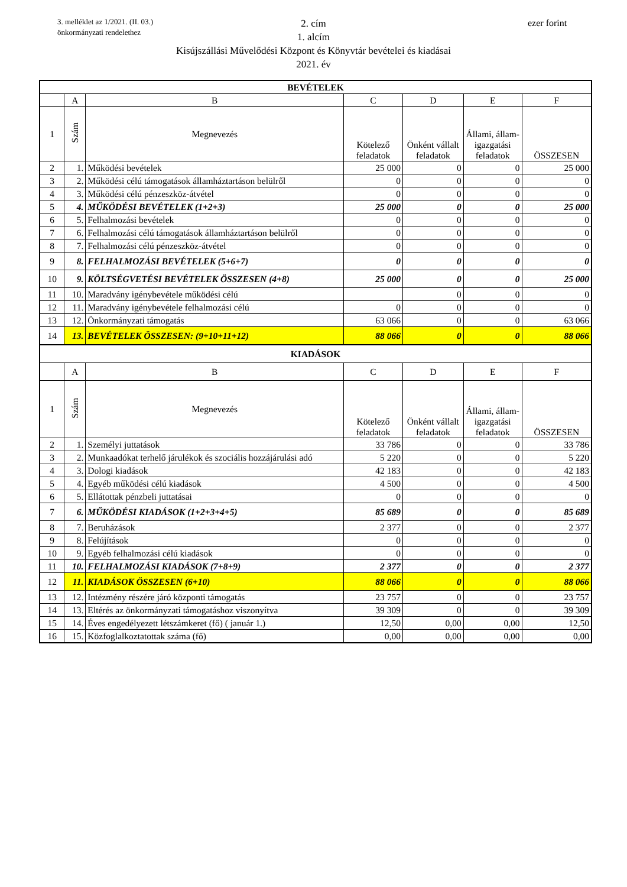3. melléklet az 1/2021. (II. 03.)
önkormányzati rendelethez
ezer forint
2. cím
1. alcím
Kisújszállási Művelődési Központ és Könyvtár bevételei és kiadásai
2021. év
| BEVÉTELEK | | | | | | |
| | A | B | C | D | E | F |
| 1 | Szám | Megnevezés | Kötelező feladatok | Önként vállalt feladatok | Állami, állam-igazgatási feladatok | ÖSSZESEN |
| 2 | 1. | Működési bevételek | 25 000 | 0 | 0 | 25 000 |
| 3 | 2. | Működési célú támogatások államháztartáson belülről | 0 | 0 | 0 | 0 |
| 4 | 3. | Működési célú pénzeszköz-átvétel | 0 | 0 | 0 | 0 |
| 5 | 4. | MŰKÖDÉSI BEVÉTELEK (1+2+3) | 25 000 | 0 | 0 | 25 000 |
| 6 | 5. | Felhalmozási bevételek | 0 | 0 | 0 | 0 |
| 7 | 6. | Felhalmozási célú támogatások államháztartáson belülről | 0 | 0 | 0 | 0 |
| 8 | 7. | Felhalmozási célú pénzeszköz-átvétel | 0 | 0 | 0 | 0 |
| 9 | 8. | FELHALMOZÁSI BEVÉTELEK (5+6+7) | 0 | 0 | 0 | 0 |
| 10 | 9. | KÖLTSÉGVETÉSI BEVÉTELEK ÖSSZESEN (4+8) | 25 000 | 0 | 0 | 25 000 |
| 11 | 10. | Maradvány igénybevétele működési célú | | 0 | 0 | 0 |
| 12 | 11. | Maradvány igénybevétele felhalmozási célú | 0 | 0 | 0 | 0 |
| 13 | 12. | Önkormányzati támogatás | 63 066 | 0 | 0 | 63 066 |
| 14 | 13. | BEVÉTELEK ÖSSZESEN: (9+10+11+12) | 88 066 | 0 | 0 | 88 066 |
| KIADÁSOK | | | | | | |
| | A | B | C | D | E | F |
| 1 | Szám | Megnevezés | Kötelező feladatok | Önként vállalt feladatok | Állami, állam-igazgatási feladatok | ÖSSZESEN |
| 2 | 1. | Személyi juttatások | 33 786 | 0 | 0 | 33 786 |
| 3 | 2. | Munkaadókat terhelő járulékok és szociális hozzájárulási adó | 5 220 | 0 | 0 | 5 220 |
| 4 | 3. | Dologi kiadások | 42 183 | 0 | 0 | 42 183 |
| 5 | 4. | Egyéb működési célú kiadások | 4 500 | 0 | 0 | 4 500 |
| 6 | 5. | Ellátottak pénzbeli juttatásai | 0 | 0 | 0 | 0 |
| 7 | 6. | MŰKÖDÉSI KIADÁSOK (1+2+3+4+5) | 85 689 | 0 | 0 | 85 689 |
| 8 | 7. | Beruházások | 2 377 | 0 | 0 | 2 377 |
| 9 | 8. | Felújítások | 0 | 0 | 0 | 0 |
| 10 | 9. | Egyéb felhalmozási célú kiadások | 0 | 0 | 0 | 0 |
| 11 | 10. | FELHALMOZÁSI KIADÁSOK (7+8+9) | 2 377 | 0 | 0 | 2 377 |
| 12 | 11. | KIADÁSOK ÖSSZESEN (6+10) | 88 066 | 0 | 0 | 88 066 |
| 13 | 12. | Intézmény részére járó központi támogatás | 23 757 | 0 | 0 | 23 757 |
| 14 | 13. | Eltérés az önkormányzati támogatáshoz viszonyítva | 39 309 | 0 | 0 | 39 309 |
| 15 | 14. | Éves engedélyezett létszámkeret (fő) ( január 1.) | 12,50 | 0,00 | 0,00 | 12,50 |
| 16 | 15. | Közfoglalkoztatottak száma (fő) | 0,00 | 0,00 | 0,00 | 0,00 |